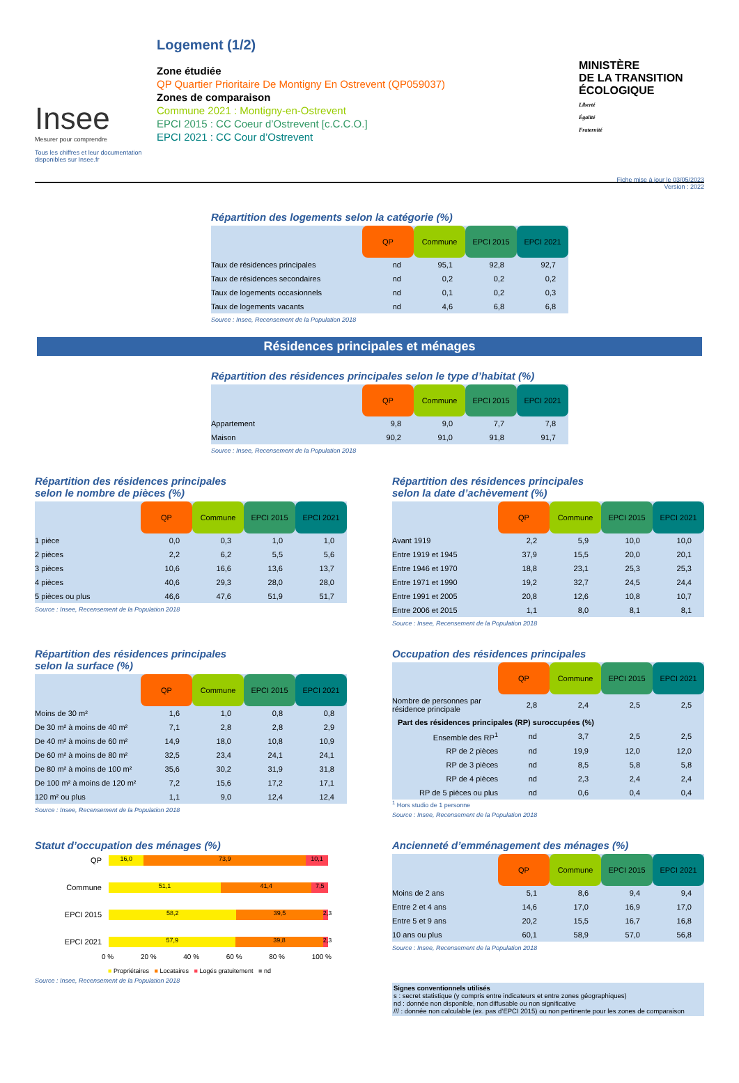Insee
Mesurer pour comprendre
Tous les chiffres et leur documentation disponibles sur Insee.fr
Logement (1/2)
Zone étudiée
QP Quartier Prioritaire De Montigny En Ostrevent (QP059037)
Zones de comparaison
Commune 2021 : Montigny-en-Ostrevent
EPCI 2015 : CC Coeur d’Ostrevent [c.C.C.O.]
EPCI 2021 : CC Cour d’Ostrevent
MINISTÈRE
DE LA TRANSITION
ÉCOLOGIQUE
Liberté
Égalité
Fraternité
Fiche mise à jour le 03/05/2023
Version : 2022
Répartition des logements selon la catégorie (%)
| | QP | Commune | EPCI 2015 | EPCI 2021 |
| Taux de résidences principales | nd | 95,1 | 92,8 | 92,7 |
| Taux de résidences secondaires | nd | 0,2 | 0,2 | 0,2 |
| Taux de logements occasionnels | nd | 0,1 | 0,2 | 0,3 |
| Taux de logements vacants | nd | 4,6 | 6,8 | 6,8 |
Source : Insee, Recensement de la Population 2018
Résidences principales et ménages
Répartition des résidences principales selon le type d’habitat (%)
| | QP | Commune | EPCI 2015 | EPCI 2021 |
| Appartement | 9,8 | 9,0 | 7,7 | 7,8 |
| Maison | 90,2 | 91,0 | 91,8 | 91,7 |
Source : Insee, Recensement de la Population 2018
Répartition des résidences principales
selon le nombre de pièces (%)
| | QP | Commune | EPCI 2015 | EPCI 2021 |
| 1 pièce | 0,0 | 0,3 | 1,0 | 1,0 |
| 2 pièces | 2,2 | 6,2 | 5,5 | 5,6 |
| 3 pièces | 10,6 | 16,6 | 13,6 | 13,7 |
| 4 pièces | 40,6 | 29,3 | 28,0 | 28,0 |
| 5 pièces ou plus | 46,6 | 47,6 | 51,9 | 51,7 |
Source : Insee, Recensement de la Population 2018
Répartition des résidences principales
selon la date d’achèvement (%)
| | QP | Commune | EPCI 2015 | EPCI 2021 |
| Avant 1919 | 2,2 | 5,9 | 10,0 | 10,0 |
| Entre 1919 et 1945 | 37,9 | 15,5 | 20,0 | 20,1 |
| Entre 1946 et 1970 | 18,8 | 23,1 | 25,3 | 25,3 |
| Entre 1971 et 1990 | 19,2 | 32,7 | 24,5 | 24,4 |
| Entre 1991 et 2005 | 20,8 | 12,6 | 10,8 | 10,7 |
| Entre 2006 et 2015 | 1,1 | 8,0 | 8,1 | 8,1 |
Source : Insee, Recensement de la Population 2018
Répartition des résidences principales
selon la surface (%)
| | QP | Commune | EPCI 2015 | EPCI 2021 |
| Moins de 30 m² | 1,6 | 1,0 | 0,8 | 0,8 |
| De 30 m² à moins de 40 m² | 7,1 | 2,8 | 2,8 | 2,9 |
| De 40 m² à moins de 60 m² | 14,9 | 18,0 | 10,8 | 10,9 |
| De 60 m² à moins de 80 m² | 32,5 | 23,4 | 24,1 | 24,1 |
| De 80 m² à moins de 100 m² | 35,6 | 30,2 | 31,9 | 31,8 |
| De 100 m² à moins de 120 m² | 7,2 | 15,6 | 17,2 | 17,1 |
| 120 m² ou plus | 1,1 | 9,0 | 12,4 | 12,4 |
Source : Insee, Recensement de la Population 2018
Occupation des résidences principales
| | QP | Commune | EPCI 2015 | EPCI 2021 |
| Nombre de personnes par résidence principale | 2,8 | 2,4 | 2,5 | 2,5 |
| Part des résidences principales (RP) suroccupées (%) | | | | |
| Ensemble des RP<sup>1</sup> | nd | 3,7 | 2,5 | 2,5 |
| RP de 2 pièces | nd | 19,9 | 12,0 | 12,0 |
| RP de 3 pièces | nd | 8,5 | 5,8 | 5,8 |
| RP de 4 pièces | nd | 2,3 | 2,4 | 2,4 |
| RP de 5 pièces ou plus | nd | 0,6 | 0,4 | 0,4 |
<sup>1</sup> Hors studio de 1 personne
Source : Insee, Recensement de la Population 2018
Statut d’occupation des ménages (%)
QP
16,0 73,9 10,1
Commune
51,1 41,4 7,5
EPCI 2015
58,2 39,5 2,3
EPCI 2021
57,9 39,8 2,3
0 % 20 % 40 % 60 % 80 % 100 %
■ Propriétaires ■ Locataires ■ Logés gratuitement ■ nd
Source : Insee, Recensement de la Population 2018
Ancienneté d’emménagement des ménages (%)
| | QP | Commune | EPCI 2015 | EPCI 2021 |
| Moins de 2 ans | 5,1 | 8,6 | 9,4 | 9,4 |
| Entre 2 et 4 ans | 14,6 | 17,0 | 16,9 | 17,0 |
| Entre 5 et 9 ans | 20,2 | 15,5 | 16,7 | 16,8 |
| 10 ans ou plus | 60,1 | 58,9 | 57,0 | 56,8 |
Source : Insee, Recensement de la Population 2018
Signes conventionnels utilisés
s : secret statistique (y compris entre indicateurs et entre zones géographiques)
nd : donnée non disponible, non diffusable ou non significative
/// : donnée non calculable (ex. pas d’EPCI 2015) ou non pertinente pour les zones de comparaison